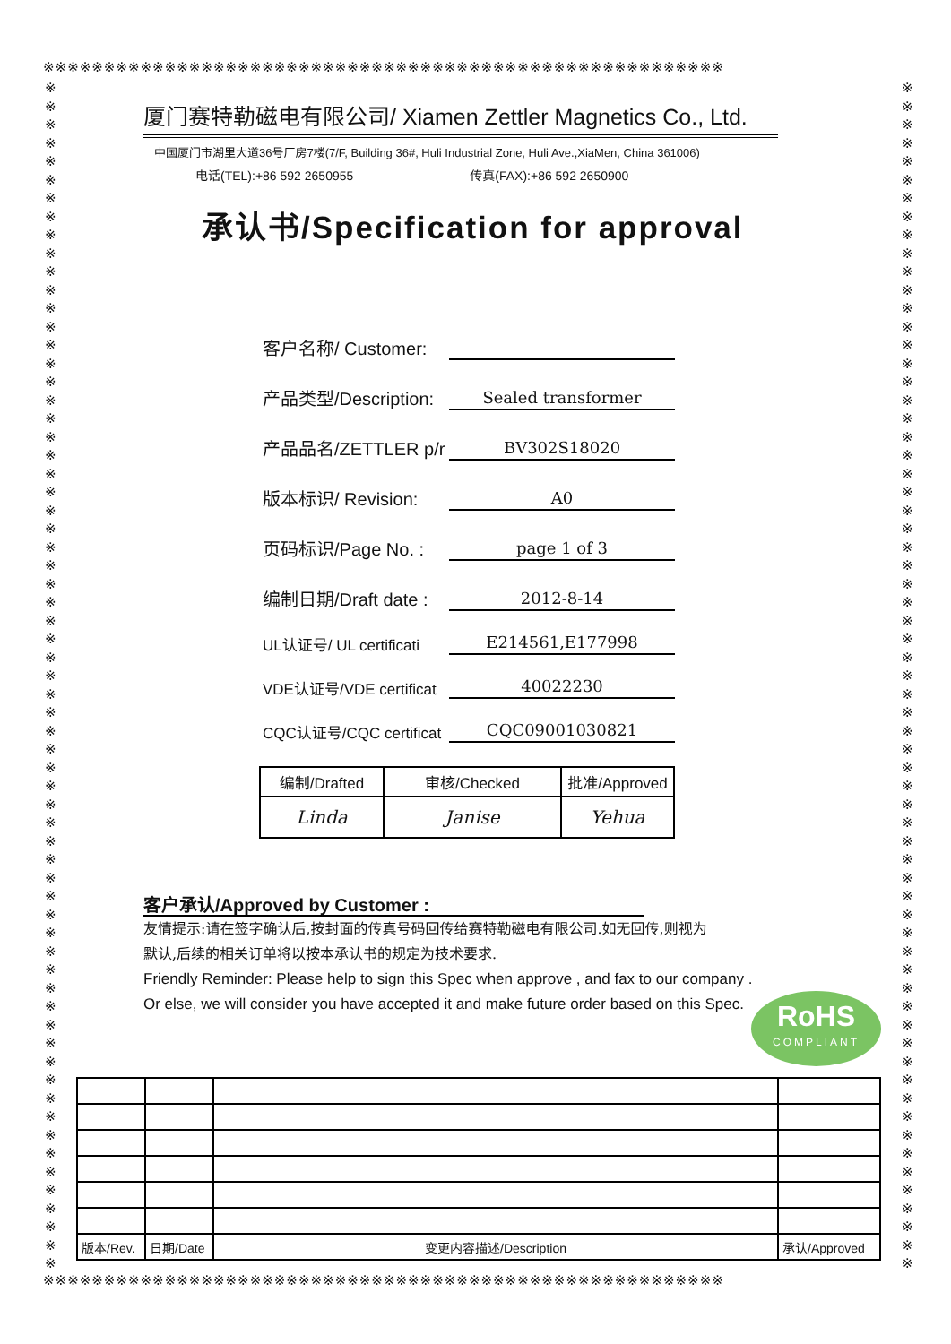※※※※※※※※※※※※※※※※※※※※※※※※※※※※※※※※※※※※※※※※※※※※※※※※※※※※※※※※
※ ※ ※ ※ ※ ※ ※ ※ ※ ※ ※ ※ ※ ※ ※ ※ ※ ※ ※ ※ ※ ※ ※ ※ ※ ※ ※ ※ ※ ※ ※ ※ ※ ※ ※ ※ ※ ※ ※ ※ ※ ※ ※ ※ ※ ※ ※ ※ ※ ※ ※ ※ ※ ※ ※ ※ ※ ※ ※ ※ ※ ※ ※ ※ ※
※ ※ ※ ※ ※ ※ ※ ※ ※ ※ ※ ※ ※ ※ ※ ※ ※ ※ ※ ※ ※ ※ ※ ※ ※ ※ ※ ※ ※ ※ ※ ※ ※ ※ ※ ※ ※ ※ ※ ※ ※ ※ ※ ※ ※ ※ ※ ※ ※ ※ ※ ※ ※ ※ ※ ※ ※ ※ ※ ※ ※ ※ ※ ※ ※
厦门赛特勒磁电有限公司/ Xiamen Zettler Magnetics Co., Ltd.
中国厦门市湖里大道36号厂房7楼(7/F, Building 36#, Huli Industrial Zone, Huli Ave.,XiaMen, China 361006)
电话(TEL):+86 592 2650955 传真(FAX):+86 592 2650900
承认书/Specification for approval
客户名称/ Customer:
产品类型/Description: Sealed transformer
产品品名/ZETTLER p/r BV302S18020
版本标识/ Revision: A0
页码标识/Page No. : page 1 of 3
编制日期/Draft date : 2012-8-14
UL认证号/ UL certificati E214561,E177998
VDE认证号/VDE certificat 40022230
CQC认证号/CQC certificat CQC09001030821
| 编制/Drafted | 审核/Checked | 批准/Approved |
| Linda | Janise | Yehua |
客户承认/Approved by Customer :
友情提示:请在签字确认后,按封面的传真号码回传给赛特勒磁电有限公司.如无回传,则视为
默认,后续的相关订单将以按本承认书的规定为技术要求.
Friendly Reminder: Please help to sign this Spec when approve , and fax to our company .
Or else, we will consider you have accepted it and make future order based on this Spec.
RoHS
COMPLIANT
| 版本/Rev. | 日期/Date | 变更内容描述/Description | 承认/Approved |
※※※※※※※※※※※※※※※※※※※※※※※※※※※※※※※※※※※※※※※※※※※※※※※※※※※※※※※※